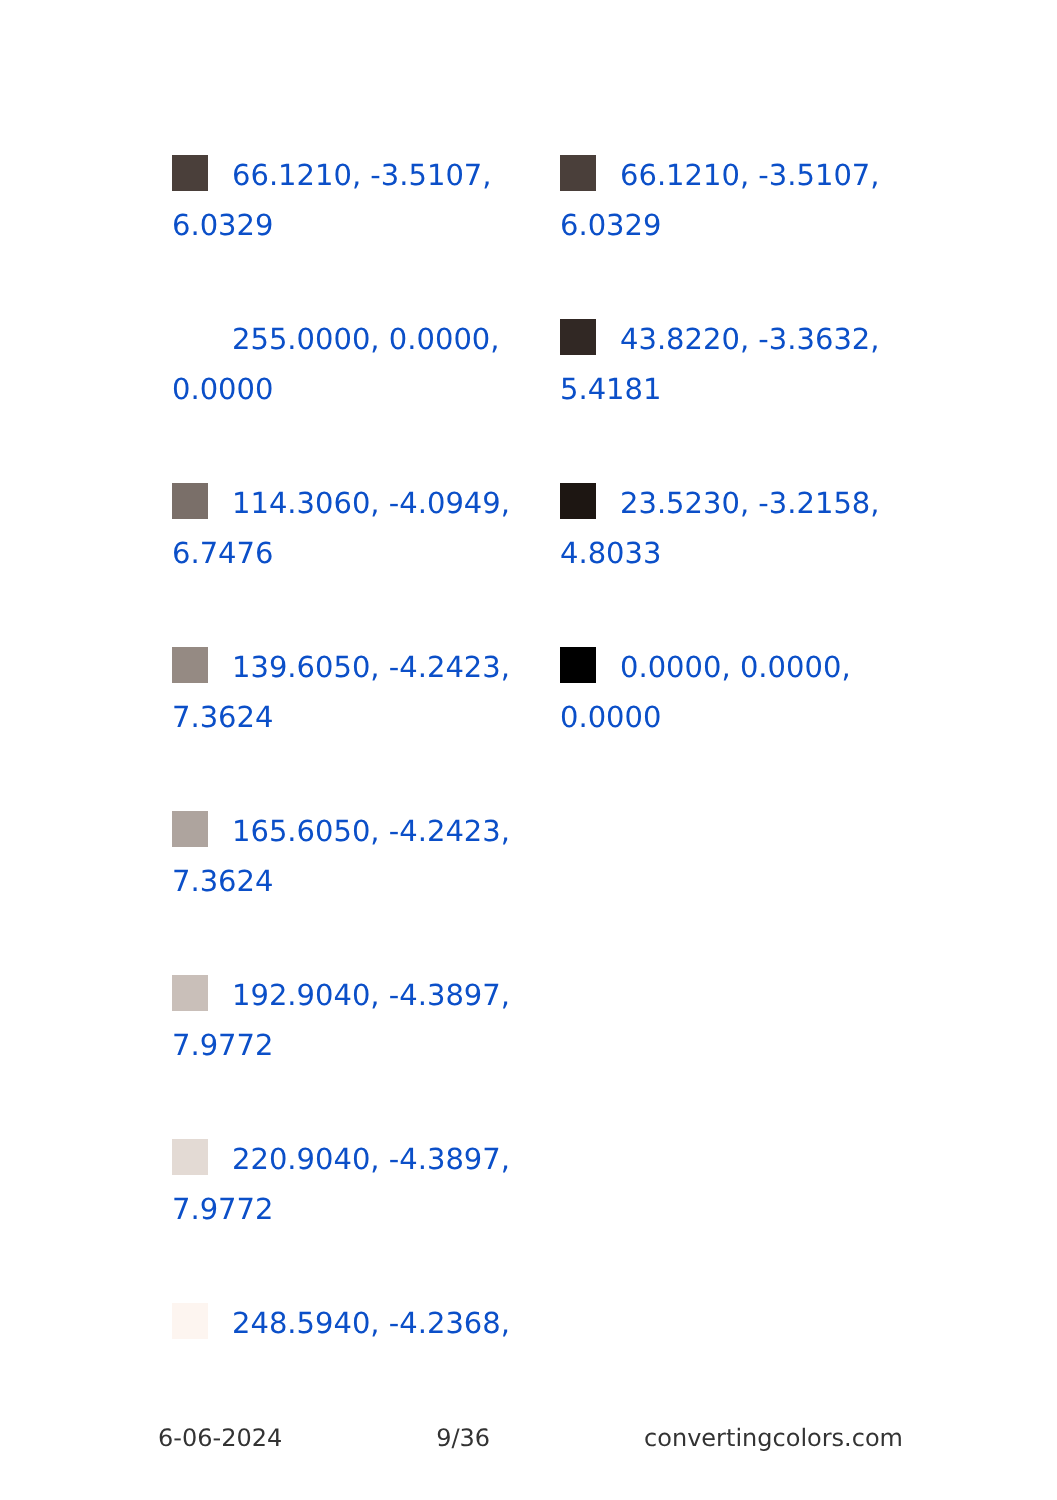66.1210, -3.5107, 6.0329
66.1210, -3.5107, 6.0329
255.0000, 0.0000, 0.0000
43.8220, -3.3632, 5.4181
114.3060, -4.0949, 6.7476
23.5230, -3.2158, 4.8033
139.6050, -4.2423, 7.3624
0.0000, 0.0000, 0.0000
165.6050, -4.2423, 7.3624
192.9040, -4.3897, 7.9772
220.9040, -4.3897, 7.9772
248.5940, -4.2368,
6-06-2024 9/36 convertingcolors.com